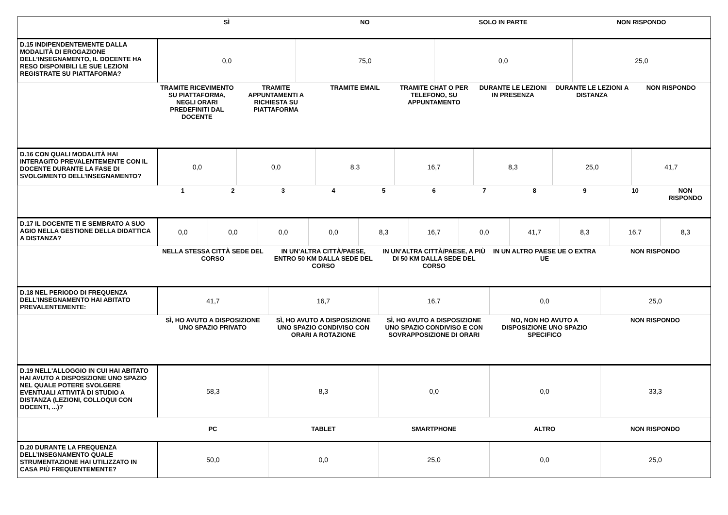| | SÌ | NO | SOLO IN PARTE | NON RISPONDO |
| D.15 INDIPENDENTEMENTE DALLA MODALITÀ DI EROGAZIONE DELL’INSEGNAMENTO, IL DOCENTE HA RESO DISPONIBILI LE SUE LEZIONI REGISTRATE SU PIATTAFORMA? | 0,0 | 75,0 | 0,0 | 25,0 |
| | TRAMITE RICEVIMENTO SU PIATTAFORMA, NEGLI ORARI PREDEFINITI DAL DOCENTE | TRAMITE APPUNTAMENTI A RICHIESTA SU PIATTAFORMA | TRAMITE EMAIL | TRAMITE CHAT O PER TELEFONO, SU APPUNTAMENTO | DURANTE LE LEZIONI IN PRESENZA | DURANTE LE LEZIONI A DISTANZA | NON RISPONDO |
| D.16 CON QUALI MODALITÀ HAI INTERAGITO PREVALENTEMENTE CON IL DOCENTE DURANTE LA FASE DI SVOLGIMENTO DELL’INSEGNAMENTO? | 0,0 | 0,0 | 8,3 | 16,7 | 8,3 | 25,0 | 41,7 |
| | 1 | 2 | 3 | 4 | 5 | 6 | 7 | 8 | 9 | 10 | NON RISPONDO |
| D.17 IL DOCENTE TI E SEMBRATO A SUO AGIO NELLA GESTIONE DELLA DIDATTICA A DISTANZA? | 0,0 | 0,0 | 0,0 | 0,0 | 8,3 | 16,7 | 0,0 | 41,7 | 8,3 | 16,7 | 8,3 |
| | NELLA STESSA CITTÀ SEDE DEL CORSO | IN UN’ALTRA CITTÀ/PAESE, ENTRO 50 KM DALLA SEDE DEL CORSO | IN UN’ALTRA CITTÀ/PAESE, A PIÙ DI 50 KM DALLA SEDE DEL CORSO | IN UN ALTRO PAESE UE O EXTRA UE | NON RISPONDO |
| D.18 NEL PERIODO DI FREQUENZA DELL’INSEGNAMENTO HAI ABITATO PREVALENTEMENTE: | 41,7 | 16,7 | 16,7 | 0,0 | 25,0 |
| | SÌ, HO AVUTO A DISPOSIZIONE UNO SPAZIO PRIVATO | SÌ, HO AVUTO A DISPOSIZIONE UNO SPAZIO CONDIVISO CON ORARI A ROTAZIONE | SÌ, HO AVUTO A DISPOSIZIONE UNO SPAZIO CONDIVISO E CON SOVRAPPOSIZIONE DI ORARI | NO, NON HO AVUTO A DISPOSIZIONE UNO SPAZIO SPECIFICO | NON RISPONDO |
| D.19 NELL'ALLOGGIO IN CUI HAI ABITATO HAI AVUTO A DISPOSIZIONE UNO SPAZIO NEL QUALE POTERE SVOLGERE EVENTUALI ATTIVITÀ DI STUDIO A DISTANZA (LEZIONI, COLLOQUI CON DOCENTI, ...)? | 58,3 | 8,3 | 0,0 | 0,0 | 33,3 |
| | PC | TABLET | SMARTPHONE | ALTRO | NON RISPONDO |
| D.20 DURANTE LA FREQUENZA DELL’INSEGNAMENTO QUALE STRUMENTAZIONE HAI UTILIZZATO IN CASA PIÙ FREQUENTEMENTE? | 50,0 | 0,0 | 25,0 | 0,0 | 25,0 |